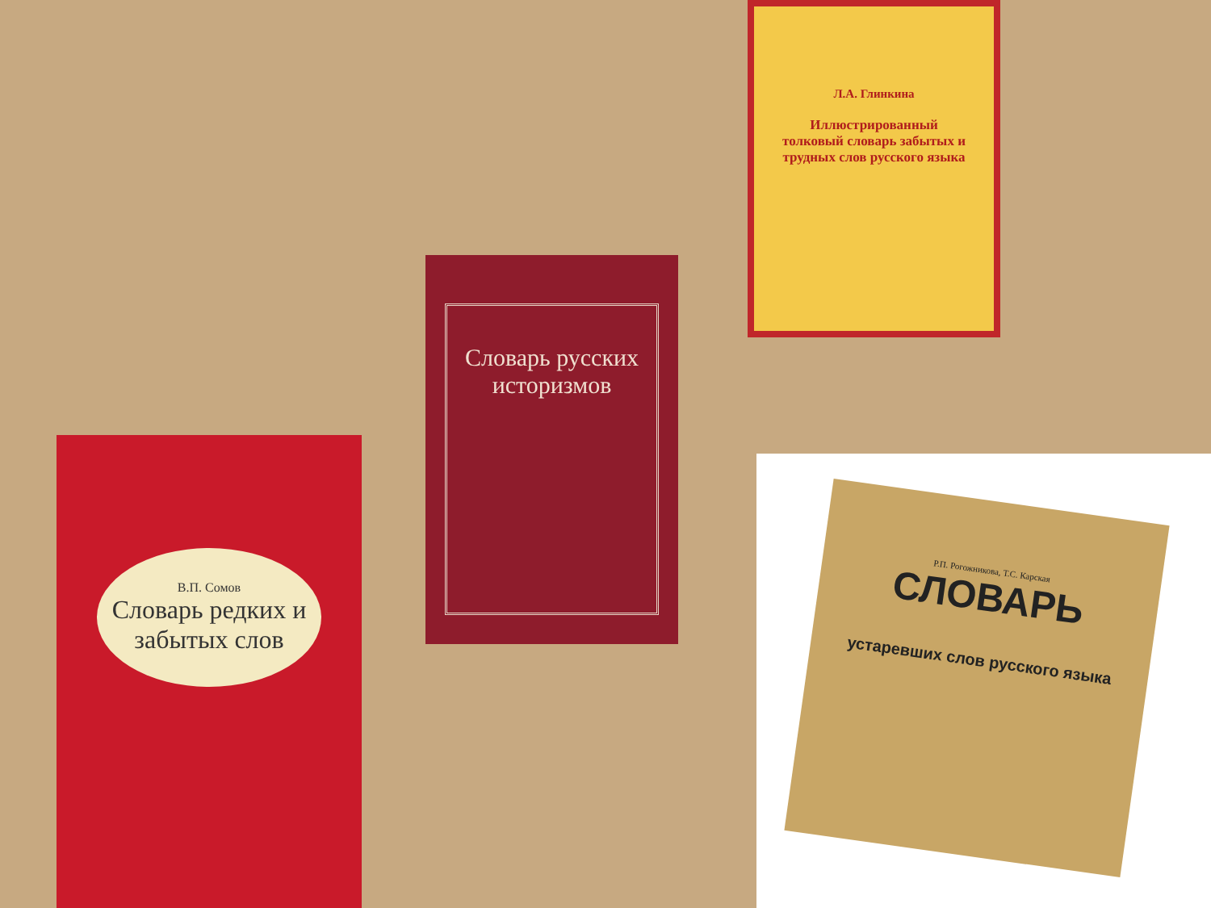Л.А. Глинкина
Иллюстрированный толковый словарь забытых и трудных слов русского языка
Словарь русских историзмов
В.П. Сомов
Словарь редких и забытых слов
Р.П. Рогожникова, Т.С. Карская
СЛОВАРЬ
устаревших слов русского языка